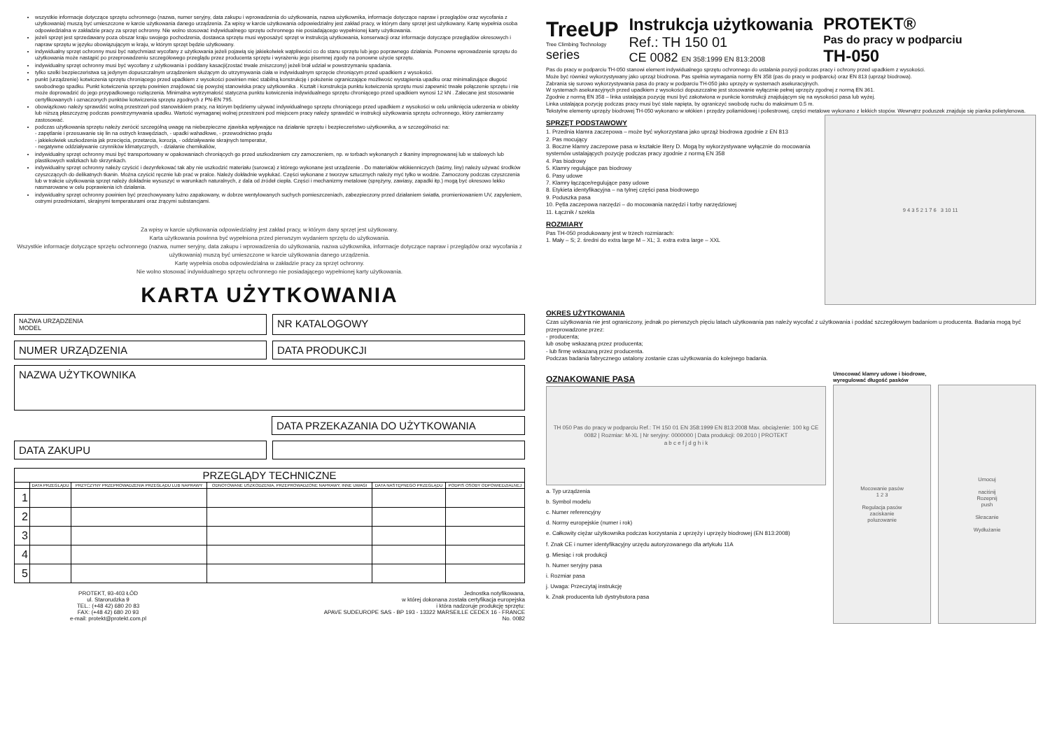wszystkie informacje dotyczące sprzętu ochronnego (nazwa, numer seryjny, data zakupu i wprowadzenia do użytkowania, nazwa użytkownika, informacje dotyczące napraw i przeglądów oraz wycofania z użytkowania) muszą być umieszczone w karcie użytkowania danego urządzenia. Za wpisy w karcie użytkowania odpowiedzialny jest zakład pracy, w którym dany sprzęt jest użytkowany. Kartę wypełnia osoba odpowiedzialna w zakładzie pracy za sprzęt ochronny. Nie wolno stosować indywidualnego sprzętu ochronnego nie posiadającego wypełnionej karty użytkowania.
jeżeli sprzęt jest sprzedawany poza obszar kraju swojego pochodzenia, dostawca sprzętu musi wyposażyć sprzęt w instrukcją użytkowania, konserwacji oraz informacje dotyczące przeglądów okresowych i napraw sprzętu w języku obowiązującym w kraju, w którym sprzęt będzie użytkowany.
indywidualny sprzęt ochronny musi być natychmiast wycofany z użytkowania jeżeli pojawią się jakiekolwiek wątpliwości co do stanu sprzętu lub jego poprawnego działania. Ponowne wprowadzenie sprzętu do użytkowania może nastąpić po przeprowadzeniu szczegółowego przeglądu przez producenta sprzętu i wyrażeniu jego pisemnej zgody na ponowne użycie sprzętu.
indywidualny sprzęt ochronny musi być wycofany z użytkowania i poddany kasacji(zostać trwale zniszczony) jeżeli brał udział w powstrzymaniu spadania.
tylko szelki bezpieczeństwa są jedynym dopuszczalnym urządzeniem służącym do utrzymywania ciała w indywidualnym sprzęcie chroniącym przed upadkiem z wysokości.
punkt (urządzenie) kotwiczenia sprzętu chroniącego przed upadkiem z wysokości powinien mieć stabilną konstrukcję i położenie ograniczające możliwość wystąpienia upadku oraz minimalizujące długość swobodnego spadku. Punkt kotwiczenia sprzętu powinien znajdować się powyżej stanowiska pracy użytkownika . Kształt i konstrukcja punktu kotwiczenia sprzętu musi zapewnić trwałe połączenie sprzętu i nie może doprowadzić do jego przypadkowego rozłączenia. Minimalna wytrzymałość statyczna punktu kotwiczenia indywidualnego sprzętu chroniącego przed upadkiem wynosi 12 kN . Zalecane jest stosowanie certyfikowanych i oznaczonych punktów kotwiczenia sprzętu zgodnych z PN-EN 795.
obowiązkowo należy sprawdzić wolną przestrzeń pod stanowiskiem pracy, na którym będziemy używać indywidualnego sprzętu chroniącego przed upadkiem z wysokości w celu uniknięcia uderzenia w obiekty lub niższą płaszczyznę podczas powstrzymywania upadku. Wartość wymaganej wolnej przestrzeni pod miejscem pracy należy sprawdzić w instrukcji użytkowania sprzętu ochronnego, który zamierzamy zastosować.
podczas użytkowania sprzętu należy zwrócić szczególną uwagę na niebezpieczne zjawiska wpływające na działanie sprzętu i bezpieczeństwo użytkownika, a w szczególności na:
- zapętlanie i przesuwanie się lin na ostrych krawędziach, - upadki wahadłowe, - przewodnictwo prądu
- jakiekolwiek uszkodzenia jak przecięcia, przetarcia, korozja, - oddziaływanie skrajnych temperatur,
- negatywne oddziaływanie czynników klimatycznych, - działanie chemikaliów,
indywidualny sprzęt ochronny musi być transportowany w opakowaniach chroniących go przed uszkodzeniem czy zamoczeniem, np. w torbach wykonanych z tkaniny impregnowanej lub w stalowych lub plastikowych walizkach lub skrzynkach.
indywidualny sprzęt ochronny należy czyścić i dezynfekować tak aby nie uszkodzić materiału (surowca) z którego wykonane jest urządzenie . Do materiałów włókienniczych (taśmy, liny) należy używać środków czyszczących do delikatnych tkanin. Można czyścić ręcznie lub prać w pralce. Należy dokładnie wypłukać. Części wykonane z tworzyw sztucznych należy myć tylko w wodzie. Zamoczony podczas czyszczenia lub w trakcie użytkowania sprzęt należy dokładnie wysuszyć w warunkach naturalnych, z dala od źródeł ciepła. Części i mechanizmy metalowe (sprężyny, zawiasy, zapadki itp.) mogą być okresowo lekko nasmarowane w celu poprawienia ich działania.
indywidualny sprzęt ochronny powinien być przechowywany luźno zapakowany, w dobrze wentylowanych suchych pomieszczeniach, zabezpieczony przed działaniem światła, promieniowaniem UV, zapyleniem, ostrymi przedmiotami, skrajnymi temperaturami oraz żrącymi substancjami.
Za wpisy w karcie użytkowania odpowiedzialny jest zakład pracy, w którym dany sprzęt jest użytkowany.
Karta użytkowania powinna być wypełniona przed pierwszym wydaniem sprzętu do użytkowania.
Wszystkie informacje dotyczące sprzętu ochronnego (nazwa, numer seryjny, data zakupu i wprowadzenia do użytkowania, nazwa użytkownika, informacje dotyczące napraw i przeglądów oraz wycofania z użytkowania) muszą być umieszczone w karcie użytkowania danego urządzenia.
Kartę wypełnia osoba odpowiedzialna w zakładzie pracy za sprzęt ochronny.
Nie wolno stosować indywidualnego sprzętu ochronnego nie posiadającego wypełnionej karty użytkowania.
KARTA UŻYTKOWANIA
NAZWA URZĄDZENIA
MODEL
NR KATALOGOWY
NUMER URZĄDZENIA DATA PRODUKCJI
NAZWA UŻYTKOWNIKA
DATA PRZEKAZANIA DO UŻYTKOWANIA
DATA ZAKUPU
| PRZEGLĄDY TECHNICZNE | | | | | |
| --- | --- | --- | --- | --- | --- |
| | DATA PRZEGLĄDU | PRZYCZYNY PRZEPROWADZENIA PRZEGLĄDU LUB NAPRAWY | ODNOTOWANE USZKODZENIA, PRZEPROWADZONE NAPRAWY, INNE UWAGI | DATA NASTĘPNEGO PRZEGLĄDU | PODPIS OSOBY ODPOWIEDZIALNEJ |
| 1 | | | | | |
| 2 | | | | | |
| 3 | | | | | |
| 4 | | | | | |
| 5 | | | | | |
PROTEKT, 93-403 ŁÓD
ul. Starorudzka 9
TEL.: (+48 42) 680 20 83
FAX: (+48 42) 680 20 93
e-mail: protekt@protekt.com.pl
Jednostka notyfikowana,
w której dokonana została certyfikacja europejska
i która nadzoruje produkcję sprzętu:
APAVE SUDEUROPE SAS - BP 193 - 13322 MARSEILLE CEDEX 16 - FRANCE
No. 0082
TreeUP
Tree Climbing Technology
series
Instrukcja użytkowania
Ref.: TH 150 01
CE 0082 EN 358:1999 EN 813:2008
PROTEKT®
Pas do pracy w podparciu
TH-050
Pas do pracy w podparciu TH-050 stanowi element indywidualnego sprzętu ochronnego do ustalania pozycji podczas pracy i ochrony przed upadkiem z wysokości.
Może być również wykorzystywany jako uprząż biodrowa. Pas spełnia wymagania normy EN 358 (pas do pracy w podparciu) oraz EN 813 (uprząż biodrowa).
Zabrania się surowo wykorzystywania pasa do pracy w podparciu TH-050 jako uprzęży w systemach asekuracyjnych.
W systemach asekuracyjnych przed upadkiem z wysokości dopuszczalne jest stosowanie wyłącznie pełnej uprzęży zgodnej z normą EN 361.
Zgodnie z normą EN 358 – linka ustalająca pozycję musi być zakotwiona w punkcie konstrukcji znajdującym się na wysokości pasa lub wyżej.
Linka ustalająca pozycję podczas pracy musi być stale napięta, by ograniczyć swobodę ruchu do maksimum 0.5 m.
Tekstylne elementy uprzęży biodrowej TH-050 wykonano w włókien i przędzy poliamidowej i poliestrowej, części metalowe wykonano z lekkich stopów. Wewnątrz poduszek znajduje się pianka polietylenowa.
SPRZĘT PODSTAWOWY
1. Przednia klamra zaczepowa – może być wykorzystana jako uprząż biodrowa zgodnie z EN 813
2. Pas mocujący
3. Boczne klamry zaczepowe pasa w kształcie litery D. Mogą by wykorzystywane wyłącznie do mocowania systemów ustalających pozycję podczas pracy zgodnie z normą EN 358
4. Pas biodrowy
5. Klamry regulujące pas biodrowy
6. Pasy udowe
7. Klamry łączące/regulujące pasy udowe
8. Etykieta identyfikacyjna – na tylnej części pasa biodrowego
9. Poduszka pasa
10. Pętla zaczepowa narzędzi – do mocowania narzędzi i torby narzędziowej
11. Łącznik / szekla
ROZMIARY
Pas TH-050 produkowany jest w trzech rozmiarach:
1. Mały – S; 2. średni do extra large M – XL; 3. extra extra large – XXL
9 4 3 5 2 1 7 6 3 10 11
OKRES UŻYTKOWANIA
Czas użytkowania nie jest ograniczony, jednak po pierwszych pięciu latach użytkowania pas należy wycofać z użytkowania i poddać szczegółowym badaniom u producenta. Badania mogą być przeprowadzone przez:
- producenta;
lub osobę wskazaną przez producenta;
- lub firmę wskazaną przez producenta.
Podczas badania fabrycznego ustalony zostanie czas użytkowania do kolejnego badania.
OZNAKOWANIE PASA
TH 050 Pas do pracy w podparciu Ref.: TH 150 01 EN 358:1999 EN 813:2008 Max. obciążenie: 100 kg CE 0082 | Rozmiar: M-XL | Nr seryjny: 0000000 | Data produkcji: 09.2010 | PROTEKT
a b c e f j d g h i k
a. Typ urządzenia
b. Symbol modelu
c. Numer referencyjny
d. Normy europejskie (numer i rok)
e. Całkowity ciężar użytkownika podczas korzystania z uprzęży i uprzęży biodrowej (EN 813:2008)
f. Znak CE i numer identyfikacyjny urzędu autoryzowanego dla artykułu 11A
g. Miesiąc i rok produkcji
h. Numer seryjny pasa
i. Rozmiar pasa
j. Uwaga: Przeczytaj instrukcję
k. Znak producenta lub dystrybutora pasa
Umocować klamry udowe i biodrowe,
wyregulować długość pasków
Mocowanie pasów
1 2 3
Regulacja pasów
zaciskanie
poluzowanie
Umocuj
naciśnij
Rozepnij
push
Skracanie
Wydłużanie